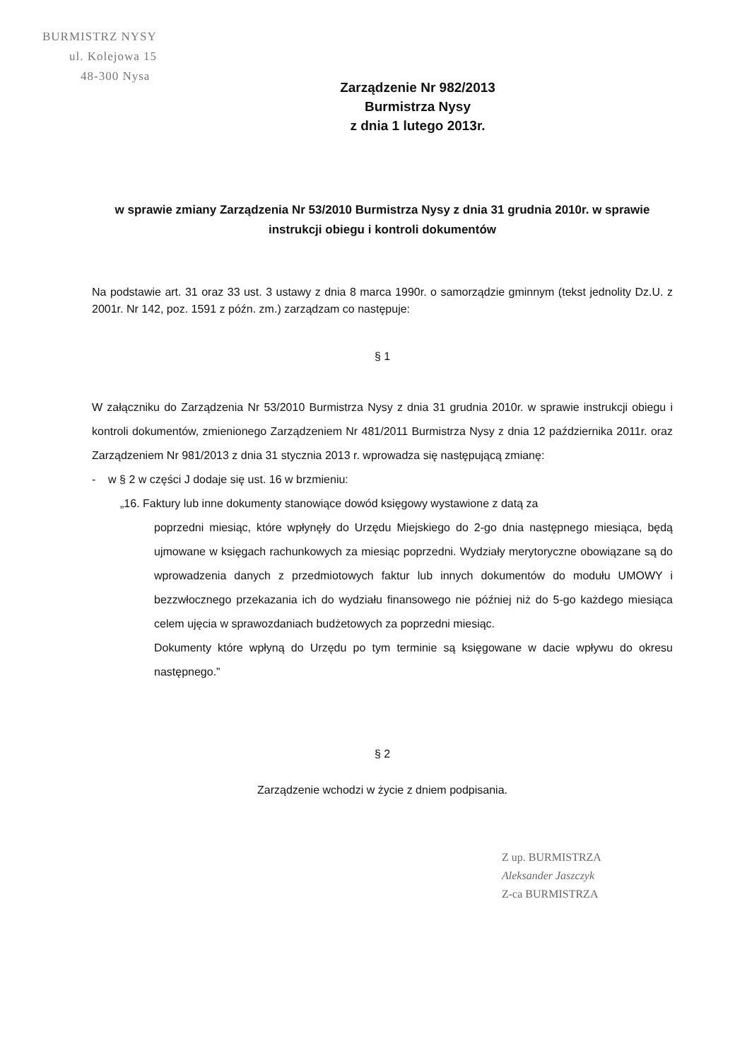BURMISTRZ NYSY
ul. Kolejowa 15
48-300 Nysa
Zarządzenie Nr 982/2013
Burmistrza Nysy
z dnia 1 lutego 2013r.
w sprawie zmiany Zarządzenia Nr 53/2010 Burmistrza Nysy z dnia 31 grudnia 2010r. w sprawie instrukcji obiegu i kontroli dokumentów
Na podstawie art. 31 oraz 33 ust. 3 ustawy z dnia 8 marca 1990r. o samorządzie gminnym (tekst jednolity Dz.U. z 2001r. Nr 142, poz. 1591 z późn. zm.) zarządzam co następuje:
§ 1
W załączniku do Zarządzenia Nr 53/2010 Burmistrza Nysy z dnia 31 grudnia 2010r. w sprawie instrukcji obiegu i kontroli dokumentów, zmienionego Zarządzeniem Nr 481/2011 Burmistrza Nysy z dnia 12 października 2011r. oraz Zarządzeniem Nr 981/2013 z dnia 31 stycznia 2013 r. wprowadza się następującą zmianę:
- w § 2 w części J dodaje się ust. 16 w brzmieniu:
„16. Faktury lub inne dokumenty stanowiące dowód księgowy wystawione z datą za
poprzedni miesiąc, które wpłynęły do Urzędu Miejskiego do 2-go dnia następnego miesiąca, będą ujmowane w księgach rachunkowych za miesiąc poprzedni. Wydziały merytoryczne obowiązane są do wprowadzenia danych z przedmiotowych faktur lub innych dokumentów do modułu UMOWY i bezzwłocznego przekazania ich do wydziału finansowego nie później niż do 5-go każdego miesiąca celem ujęcia w sprawozdaniach budżetowych za poprzedni miesiąc.
Dokumenty które wpłyną do Urzędu po tym terminie są księgowane w dacie wpływu do okresu następnego.”
§ 2
Zarządzenie wchodzi w życie z dniem podpisania.
Z up. BURMISTRZA
Aleksander Jaszczyk
Z-ca BURMISTRZA